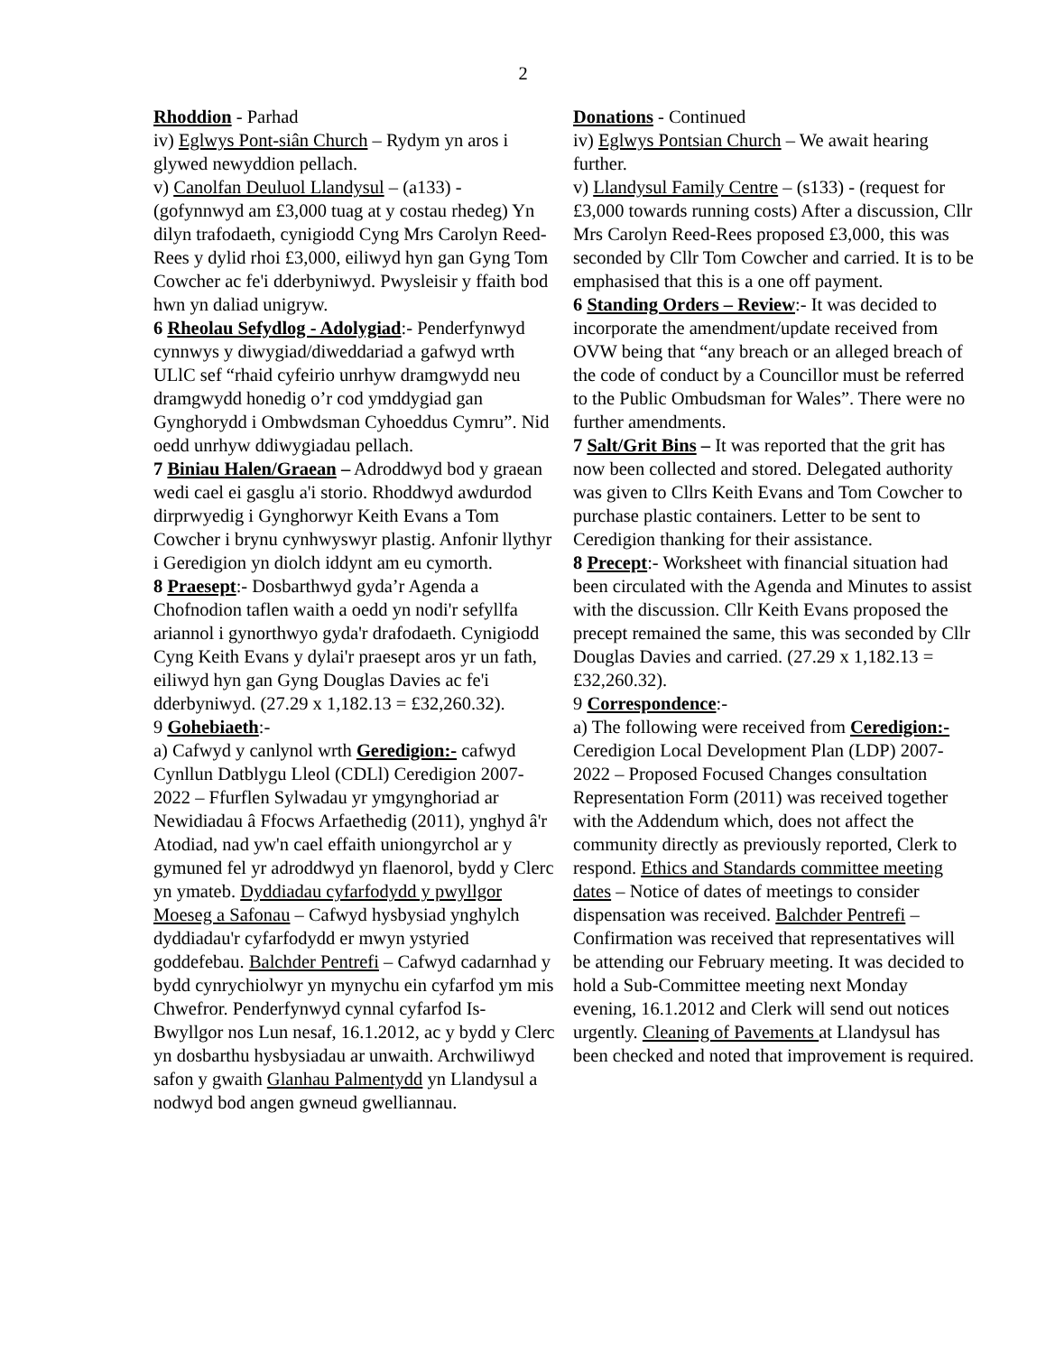2
Rhoddion - Parhad
iv) Eglwys Pont-siân Church – Rydym yn aros i glywed newyddion pellach.
v) Canolfan Deuluol Llandysul – (a133) - (gofynnwyd am £3,000 tuag at y costau rhedeg) Yn dilyn trafodaeth, cynigiodd Cyng Mrs Carolyn Reed-Rees y dylid rhoi £3,000, eiliwyd hyn gan Gyng Tom Cowcher ac fe'i dderbyniwyd. Pwysleisir y ffaith bod hwn yn daliad unigryw.
6 Rheolau Sefydlog - Adolygiad:- Penderfynwyd cynnwys y diwygiad/diweddariad a gafwyd wrth ULlC sef “rhaid cyfeirio unrhyw dramgwydd neu dramgwydd honedig o’r cod ymddygiad gan Gynghorydd i Ombwdsman Cyhoeddus Cymru”. Nid oedd unrhyw ddiwygiadau pellach.
7 Biniau Halen/Graean – Adroddwyd bod y graean wedi cael ei gasglu a'i storio. Rhoddwyd awdurdod dirprwyedig i Gynghorwyr Keith Evans a Tom Cowcher i brynu cynhwyswyr plastig. Anfonir llythyr i Geredigion yn diolch iddynt am eu cymorth.
8 Praesept:- Dosbarthwyd gyda’r Agenda a Chofnodion taflen waith a oedd yn nodi'r sefyllfa ariannol i gynorthwyo gyda'r drafodaeth. Cynigiodd Cyng Keith Evans y dylai'r praesept aros yr un fath, eiliwyd hyn gan Gyng Douglas Davies ac fe'i dderbyniwyd. (27.29 x 1,182.13 = £32,260.32).
9 Gohebiaeth:-
a) Cafwyd y canlynol wrth Geredigion:- cafwyd Cynllun Datblygu Lleol (CDLl) Ceredigion 2007-2022 – Ffurflen Sylwadau yr ymgynghoriad ar Newidiadau â Ffocws Arfaethedig (2011), ynghyd â'r Atodiad, nad yw'n cael effaith uniongyrchol ar y gymuned fel yr adroddwyd yn flaenorol, bydd y Clerc yn ymateb. Dyddiadau cyfarfodydd y pwyllgor Moeseg a Safonau – Cafwyd hysbysiad ynghylch dyddiadau'r cyfarfodydd er mwyn ystyried goddefebau. Balchder Pentrefi – Cafwyd cadarnhad y bydd cynrychiolwyr yn mynychu ein cyfarfod ym mis Chwefror. Penderfynwyd cynnal cyfarfod Is-Bwyllgor nos Lun nesaf, 16.1.2012, ac y bydd y Clerc yn dosbarthu hysbysiadau ar unwaith. Archwiliwyd safon y gwaith Glanhau Palmentydd yn Llandysul a nodwyd bod angen gwneud gwelliannau.
Donations - Continued
iv) Eglwys Pontsian Church – We await hearing further.
v) Llandysul Family Centre – (s133) - (request for £3,000 towards running costs) After a discussion, Cllr Mrs Carolyn Reed-Rees proposed £3,000, this was seconded by Cllr Tom Cowcher and carried. It is to be emphasised that this is a one off payment.
6 Standing Orders – Review:- It was decided to incorporate the amendment/update received from OVW being that “any breach or an alleged breach of the code of conduct by a Councillor must be referred to the Public Ombudsman for Wales”. There were no further amendments.
7 Salt/Grit Bins – It was reported that the grit has now been collected and stored. Delegated authority was given to Cllrs Keith Evans and Tom Cowcher to purchase plastic containers. Letter to be sent to Ceredigion thanking for their assistance.
8 Precept:- Worksheet with financial situation had been circulated with the Agenda and Minutes to assist with the discussion. Cllr Keith Evans proposed the precept remained the same, this was seconded by Cllr Douglas Davies and carried. (27.29 x 1,182.13 = £32,260.32).
9 Correspondence:-
a) The following were received from Ceredigion:- Ceredigion Local Development Plan (LDP) 2007-2022 – Proposed Focused Changes consultation Representation Form (2011) was received together with the Addendum which, does not affect the community directly as previously reported, Clerk to respond. Ethics and Standards committee meeting dates – Notice of dates of meetings to consider dispensation was received. Balchder Pentrefi – Confirmation was received that representatives will be attending our February meeting. It was decided to hold a Sub-Committee meeting next Monday evening, 16.1.2012 and Clerk will send out notices urgently. Cleaning of Pavements at Llandysul has been checked and noted that improvement is required.